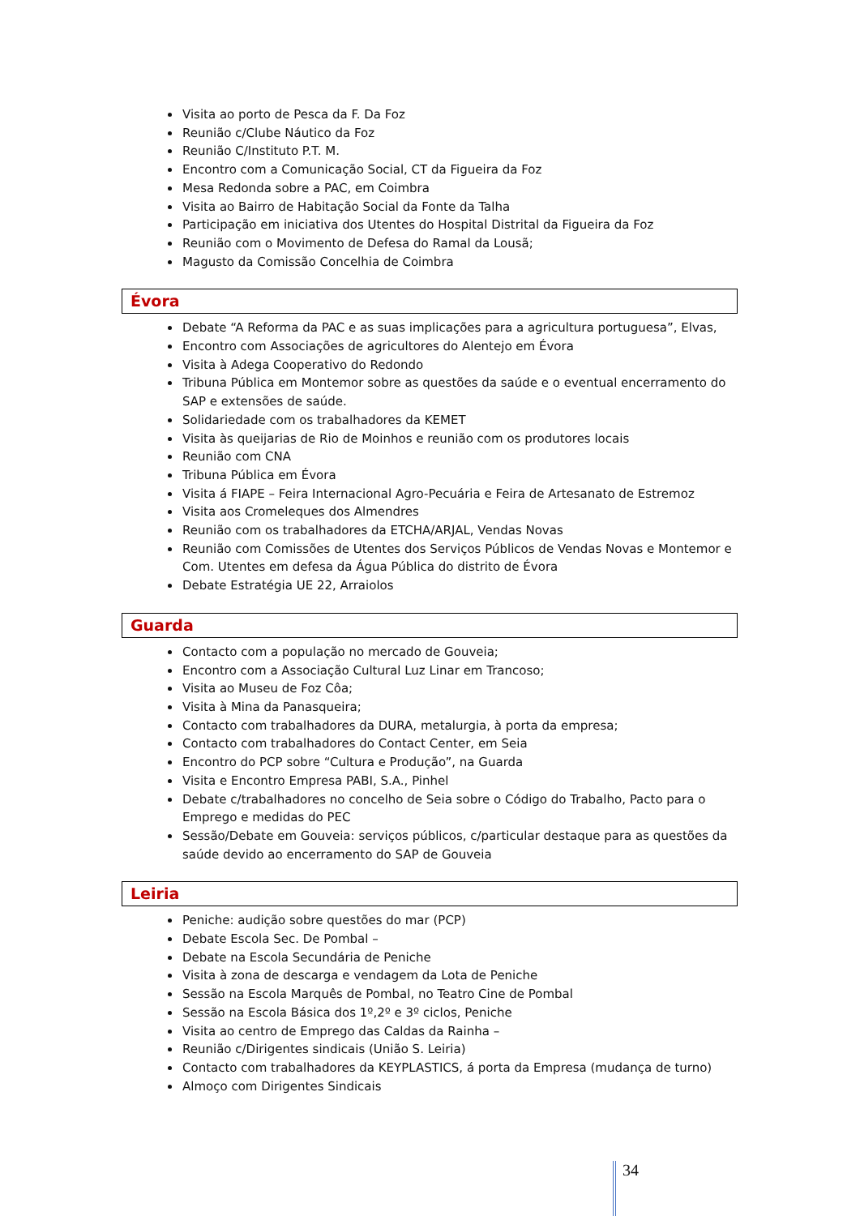Visita ao porto de Pesca da F. Da Foz
Reunião c/Clube Náutico da Foz
Reunião C/Instituto P.T. M.
Encontro com a Comunicação Social, CT da Figueira da Foz
Mesa Redonda sobre a PAC, em Coimbra
Visita ao Bairro de Habitação Social da Fonte da Talha
Participação em iniciativa dos Utentes do Hospital Distrital da Figueira da Foz
Reunião com o Movimento de Defesa do Ramal da Lousã;
Magusto da Comissão Concelhia de Coimbra
Évora
Debate “A Reforma da PAC e as suas implicações para a agricultura portuguesa”, Elvas,
Encontro com Associações de agricultores do Alentejo em Évora
Visita à Adega Cooperativo do Redondo
Tribuna Pública em Montemor sobre as questões da saúde e o eventual encerramento do SAP e extensões de saúde.
Solidariedade com os trabalhadores da KEMET
Visita às queijarias de Rio de Moinhos e reunião com os produtores locais
Reunião com CNA
Tribuna Pública em Évora
Visita á FIAPE – Feira Internacional Agro-Pecuária e Feira de Artesanato de Estremoz
Visita aos Cromeleques dos Almendres
Reunião com os trabalhadores da ETCHA/ARJAL, Vendas Novas
Reunião com Comissões de Utentes dos Serviços Públicos de Vendas Novas e Montemor e Com. Utentes em defesa da Água Pública do distrito de Évora
Debate Estratégia UE 22, Arraiolos
Guarda
Contacto com a população no mercado de Gouveia;
Encontro com a Associação Cultural Luz Linar em Trancoso;
Visita ao Museu de Foz Côa;
Visita à Mina da Panasqueira;
Contacto com trabalhadores da DURA, metalurgia, à porta da empresa;
Contacto com trabalhadores do Contact Center, em Seia
Encontro do PCP sobre “Cultura e Produção”, na Guarda
Visita e Encontro Empresa PABI, S.A., Pinhel
Debate c/trabalhadores no concelho de Seia sobre o Código do Trabalho, Pacto para o Emprego e medidas do PEC
Sessão/Debate em Gouveia: serviços públicos, c/particular destaque para as questões da saúde devido ao encerramento do SAP de Gouveia
Leiria
Peniche: audição sobre questões do mar (PCP)
Debate Escola Sec. De Pombal –
Debate na Escola Secundária de Peniche
Visita à zona de descarga e vendagem da Lota de Peniche
Sessão na Escola Marquês de Pombal, no Teatro Cine de Pombal
Sessão na Escola Básica dos 1º,2º e 3º ciclos, Peniche
Visita ao centro de Emprego das Caldas da Rainha –
Reunião c/Dirigentes sindicais (União S. Leiria)
Contacto com trabalhadores da KEYPLASTICS, á porta da Empresa (mudança de turno)
Almoço com Dirigentes Sindicais
34